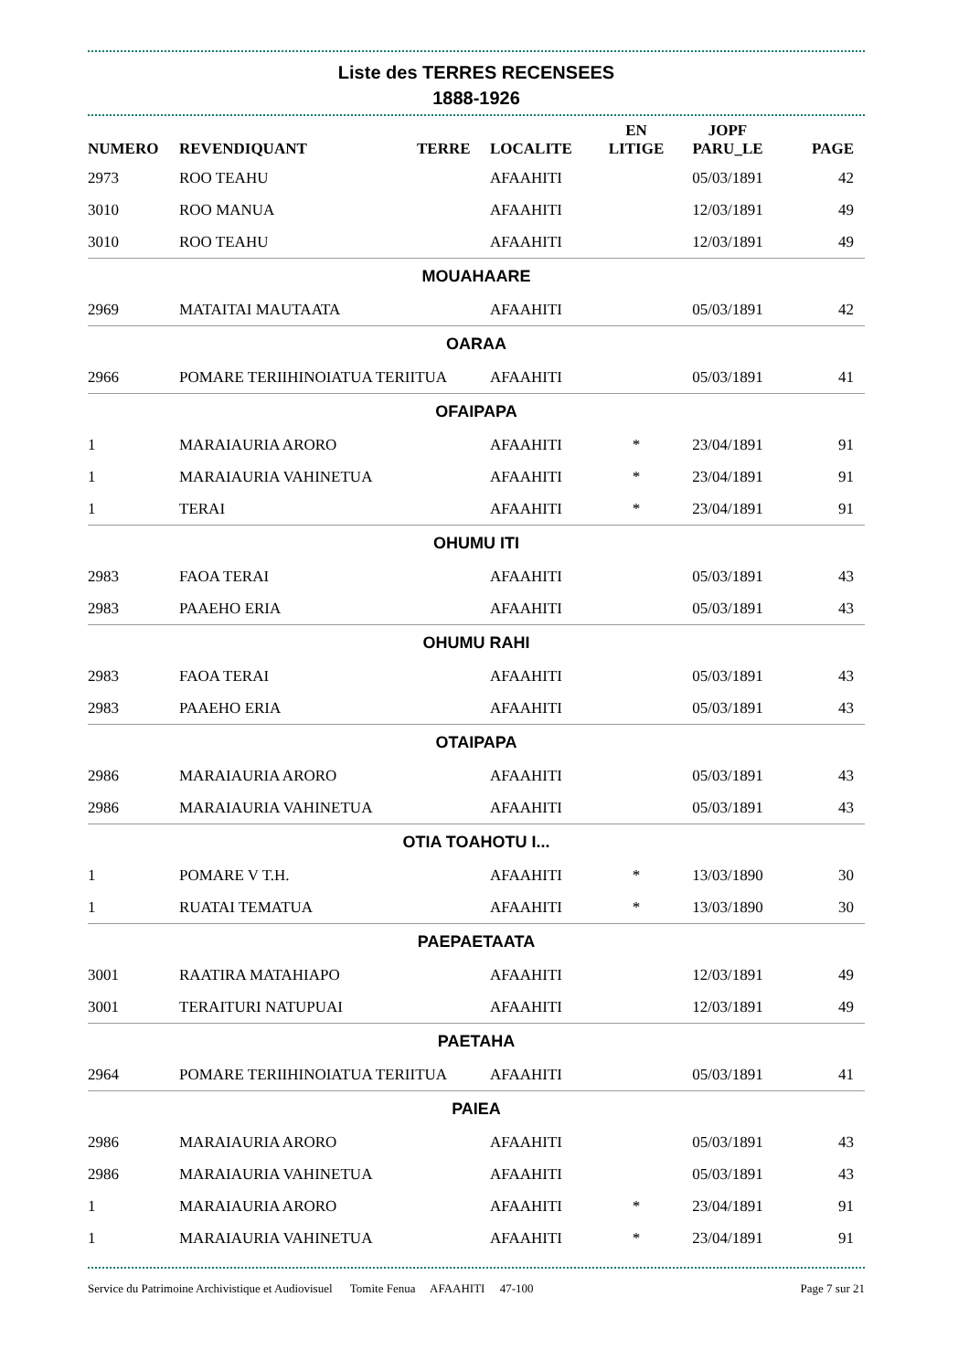Liste des TERRES RECENSEES
1888-1926
| NUMERO | REVENDIQUANT | TERRE | LOCALITE | EN LITIGE | JOPF PARU_LE | PAGE |
| --- | --- | --- | --- | --- | --- | --- |
| 2973 | ROO TEAHU | | AFAAHITI | | 05/03/1891 | 42 |
| 3010 | ROO MANUA | | AFAAHITI | | 12/03/1891 | 49 |
| 3010 | ROO TEAHU | | AFAAHITI | | 12/03/1891 | 49 |
| MOUAHAARE | | | | | | |
| 2969 | MATAITAI MAUTAATA | | AFAAHITI | | 05/03/1891 | 42 |
| OARAA | | | | | | |
| 2966 | POMARE TERIIHINOIATUA TERIITUA | | AFAAHITI | | 05/03/1891 | 41 |
| OFAIPAPA | | | | | | |
| 1 | MARAIAURIA ARORO | | AFAAHITI | * | 23/04/1891 | 91 |
| 1 | MARAIAURIA VAHINETUA | | AFAAHITI | * | 23/04/1891 | 91 |
| 1 | TERAI | | AFAAHITI | * | 23/04/1891 | 91 |
| OHUMU ITI | | | | | | |
| 2983 | FAOA TERAI | | AFAAHITI | | 05/03/1891 | 43 |
| 2983 | PAAEHO ERIA | | AFAAHITI | | 05/03/1891 | 43 |
| OHUMU RAHI | | | | | | |
| 2983 | FAOA TERAI | | AFAAHITI | | 05/03/1891 | 43 |
| 2983 | PAAEHO ERIA | | AFAAHITI | | 05/03/1891 | 43 |
| OTAIPAPA | | | | | | |
| 2986 | MARAIAURIA ARORO | | AFAAHITI | | 05/03/1891 | 43 |
| 2986 | MARAIAURIA VAHINETUA | | AFAAHITI | | 05/03/1891 | 43 |
| OTIA TOAHOTU I... | | | | | | |
| 1 | POMARE V T.H. | | AFAAHITI | * | 13/03/1890 | 30 |
| 1 | RUATAI TEMATUA | | AFAAHITI | * | 13/03/1890 | 30 |
| PAEPAETAATA | | | | | | |
| 3001 | RAATIRA MATAHIAPO | | AFAAHITI | | 12/03/1891 | 49 |
| 3001 | TERAITURI NATUPUAI | | AFAAHITI | | 12/03/1891 | 49 |
| PAETAHA | | | | | | |
| 2964 | POMARE TERIIHINOIATUA TERIITUA | | AFAAHITI | | 05/03/1891 | 41 |
| PAIEA | | | | | | |
| 2986 | MARAIAURIA ARORO | | AFAAHITI | | 05/03/1891 | 43 |
| 2986 | MARAIAURIA VAHINETUA | | AFAAHITI | | 05/03/1891 | 43 |
| 1 | MARAIAURIA ARORO | | AFAAHITI | * | 23/04/1891 | 91 |
| 1 | MARAIAURIA VAHINETUA | | AFAAHITI | * | 23/04/1891 | 91 |
Service du Patrimoine Archivistique et Audiovisuel Tomite Fenua AFAAHITI 47-100 Page 7 sur 21